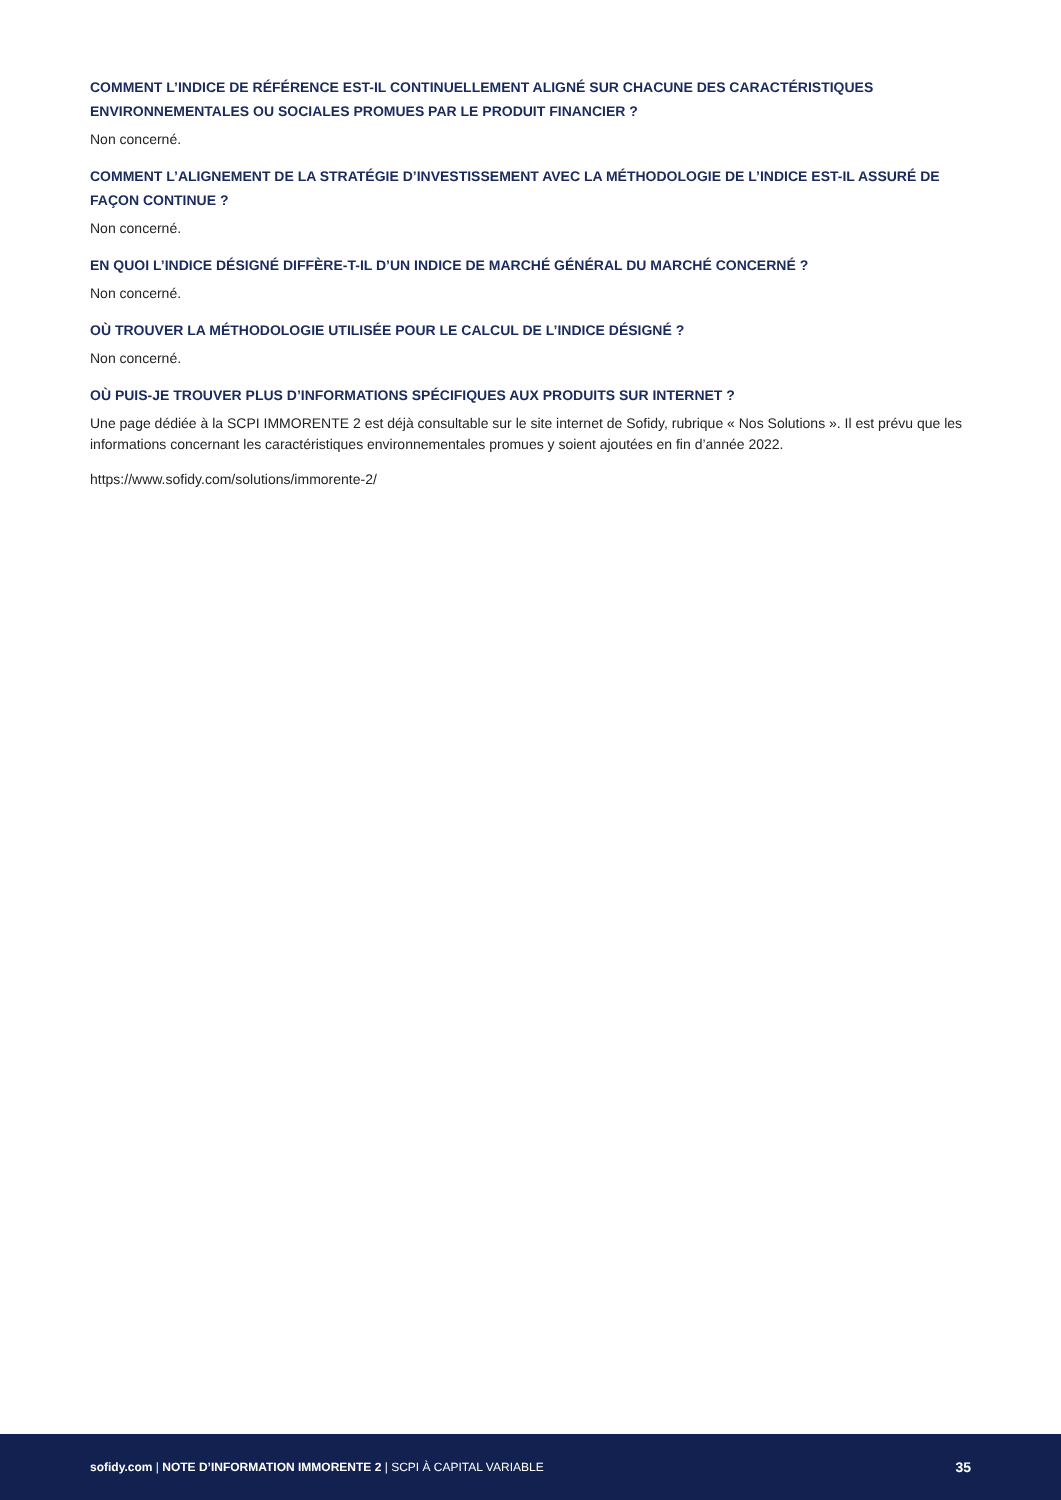COMMENT L’INDICE DE RÉFÉRENCE EST-IL CONTINUELLEMENT ALIGNÉ SUR CHACUNE DES CARACTÉRISTIQUES ENVIRONNEMENTALES OU SOCIALES PROMUES PAR LE PRODUIT FINANCIER ?
Non concerné.
COMMENT L’ALIGNEMENT DE LA STRATÉGIE D’INVESTISSEMENT AVEC LA MÉTHODOLOGIE DE L’INDICE EST-IL ASSURÉ DE FAÇON CONTINUE ?
Non concerné.
EN QUOI L’INDICE DÉSIGNÉ DIFFÈRE-T-IL D’UN INDICE DE MARCHÉ GÉNÉRAL DU MARCHÉ CONCERNÉ ?
Non concerné.
OÙ TROUVER LA MÉTHODOLOGIE UTILISÉE POUR LE CALCUL DE L’INDICE DÉSIGNÉ ?
Non concerné.
OÙ PUIS-JE TROUVER PLUS D’INFORMATIONS SPÉCIFIQUES AUX PRODUITS SUR INTERNET ?
Une page dédiée à la SCPI IMMORENTE 2 est déjà consultable sur le site internet de Sofidy, rubrique « Nos Solutions ». Il est prévu que les informations concernant les caractéristiques environnementales promues y soient ajoutées en fin d’année 2022.
https://www.sofidy.com/solutions/immorente-2/
sofidy.com | NOTE D’INFORMATION IMMORENTE 2 | SCPI À CAPITAL VARIABLE 35